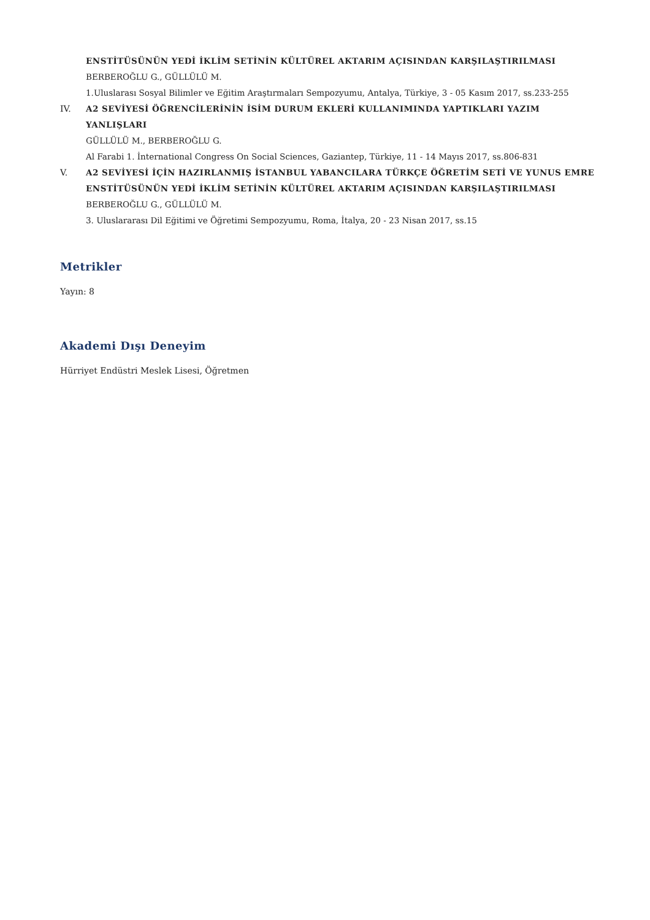ENSTİTÜSÜNÜN YEDİ İKLİM SETİNİN KÜLTÜREL AKTARIM AÇISINDAN KARŞILAŞTIRILMASI
BERBEROĞLU G., GÜLLÜLÜ M.
1.Uluslarası Sosyal Bilimler ve Eğitim Araştırmaları Sempozyumu, Antalya, Türkiye, 3 - 05 Kasım 2017, ss.233-255
IV. A2 SEVİYESİ ÖĞRENCİLERİNİN İSİM DURUM EKLERİ KULLANIMINDA YAPTIKLARI YAZIM YANLIŞLARI
GÜLLÜLÜ M., BERBEROĞLU G.
Al Farabi 1. İnternational Congress On Social Sciences, Gaziantep, Türkiye, 11 - 14 Mayıs 2017, ss.806-831
V. A2 SEVİYESİ İÇİN HAZIRLANMIŞ İSTANBUL YABANCILARA TÜRKÇE ÖĞRETİM SETİ VE YUNUS EMRE ENSTİTÜSÜNÜN YEDİ İKLİM SETİNİN KÜLTÜREL AKTARIM AÇISINDAN KARŞILAŞTIRILMASI
BERBEROĞLU G., GÜLLÜLÜ M.
3. Uluslararası Dil Eğitimi ve Öğretimi Sempozyumu, Roma, İtalya, 20 - 23 Nisan 2017, ss.15
Metrikler
Yayın: 8
Akademi Dışı Deneyim
Hürriyet Endüstri Meslek Lisesi, Öğretmen